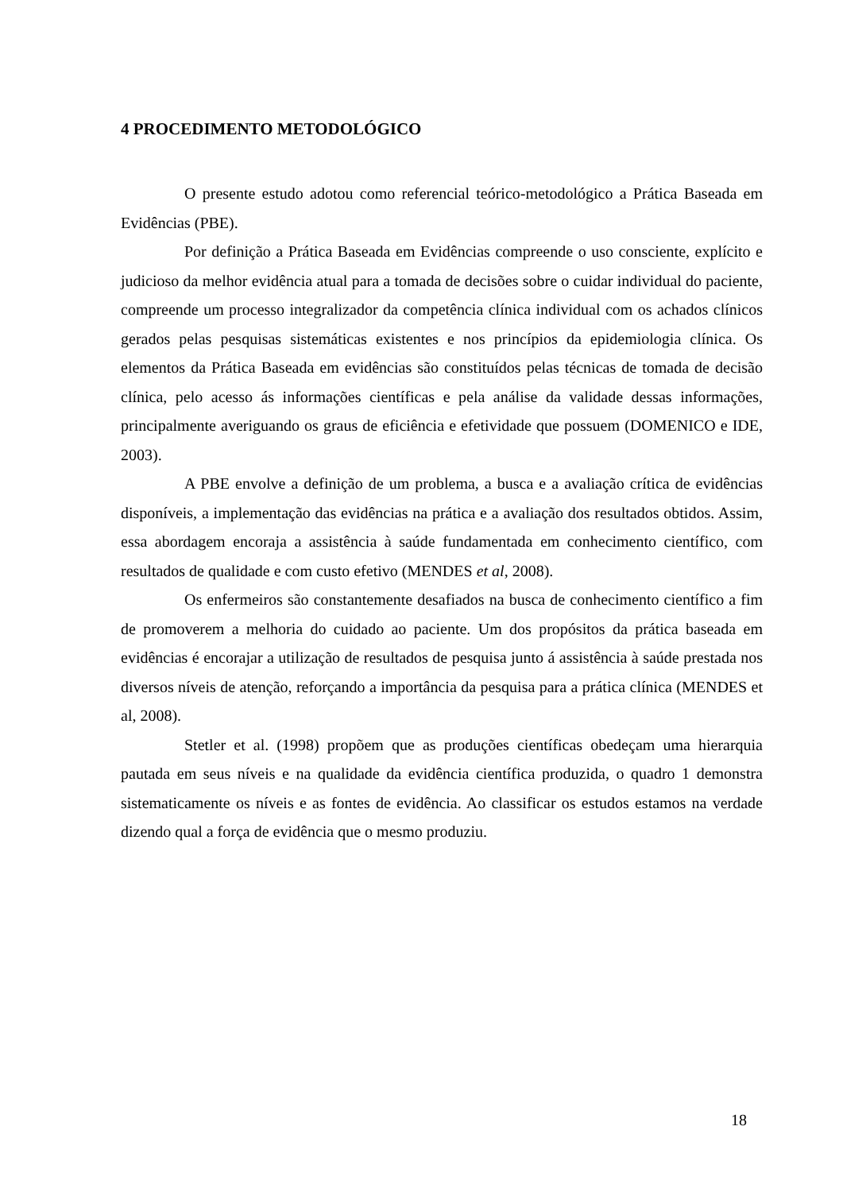4 PROCEDIMENTO METODOLÓGICO
O presente estudo adotou como referencial teórico-metodológico a Prática Baseada em Evidências (PBE).
Por definição a Prática Baseada em Evidências compreende o uso consciente, explícito e judicioso da melhor evidência atual para a tomada de decisões sobre o cuidar individual do paciente, compreende um processo integralizador da competência clínica individual com os achados clínicos gerados pelas pesquisas sistemáticas existentes e nos princípios da epidemiologia clínica. Os elementos da Prática Baseada em evidências são constituídos pelas técnicas de tomada de decisão clínica, pelo acesso ás informações científicas e pela análise da validade dessas informações, principalmente averiguando os graus de eficiência e efetividade que possuem (DOMENICO e IDE, 2003).
A PBE envolve a definição de um problema, a busca e a avaliação crítica de evidências disponíveis, a implementação das evidências na prática e a avaliação dos resultados obtidos. Assim, essa abordagem encoraja a assistência à saúde fundamentada em conhecimento científico, com resultados de qualidade e com custo efetivo (MENDES et al, 2008).
Os enfermeiros são constantemente desafiados na busca de conhecimento científico a fim de promoverem a melhoria do cuidado ao paciente. Um dos propósitos da prática baseada em evidências é encorajar a utilização de resultados de pesquisa junto á assistência à saúde prestada nos diversos níveis de atenção, reforçando a importância da pesquisa para a prática clínica (MENDES et al, 2008).
Stetler et al. (1998) propõem que as produções científicas obedeçam uma hierarquia pautada em seus níveis e na qualidade da evidência científica produzida, o quadro 1 demonstra sistematicamente os níveis e as fontes de evidência. Ao classificar os estudos estamos na verdade dizendo qual a força de evidência que o mesmo produziu.
18